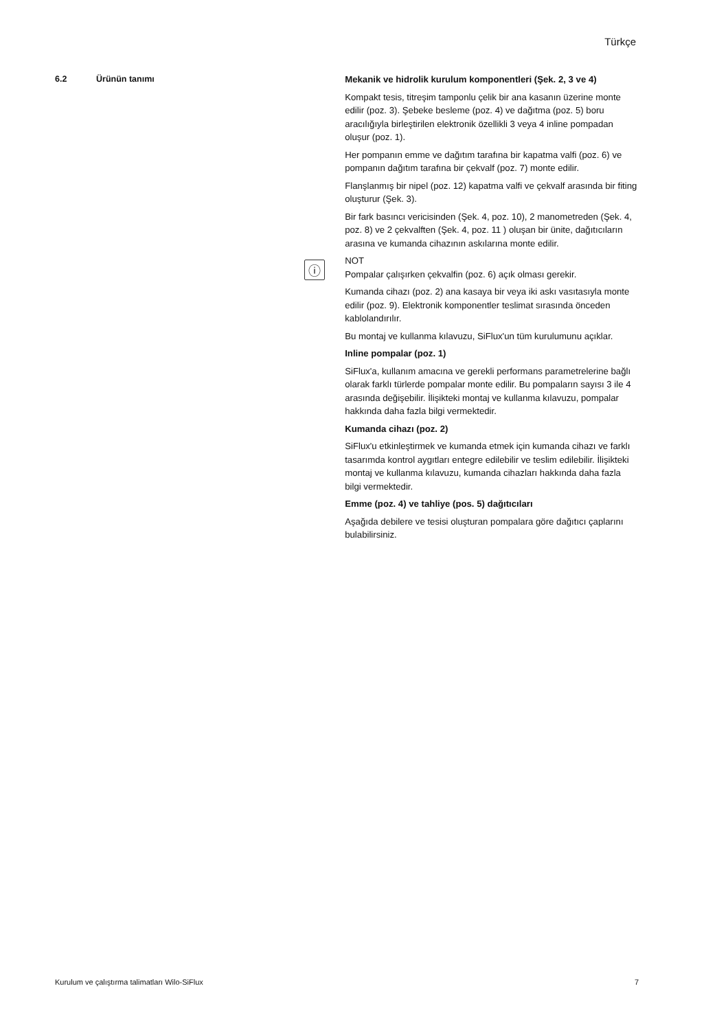Türkçe
6.2 Ürünün tanımı
ⓘ
Mekanik ve hidrolik kurulum komponentleri (Şek. 2, 3 ve 4)
Kompakt tesis, titreşim tamponlu çelik bir ana kasanın üzerine monte edilir (poz. 3). Şebeke besleme (poz. 4) ve dağıtma (poz. 5) boru aracılığıyla birleştirilen elektronik özellikli 3 veya 4 inline pompadan oluşur (poz. 1).
Her pompanın emme ve dağıtım tarafına bir kapatma valfi (poz. 6) ve pompanın dağıtım tarafına bir çekvalf (poz. 7) monte edilir.
Flanşlanmış bir nipel (poz. 12) kapatma valfi ve çekvalf arasında bir fiting oluşturur (Şek. 3).
Bir fark basıncı vericisinden (Şek. 4, poz. 10), 2 manometreden (Şek. 4, poz. 8) ve 2 çekvalften (Şek. 4, poz. 11 ) oluşan bir ünite, dağıtıcıların arasına ve kumanda cihazının askılarına monte edilir.
NOT
Pompalar çalışırken çekvalfin (poz. 6) açık olması gerekir.
Kumanda cihazı (poz. 2) ana kasaya bir veya iki askı vasıtasıyla monte edilir (poz. 9). Elektronik komponentler teslimat sırasında önceden kablolandırılır.
Bu montaj ve kullanma kılavuzu, SiFlux'un tüm kurulumunu açıklar.
Inline pompalar (poz. 1)
SiFlux'a, kullanım amacına ve gerekli performans parametrelerine bağlı olarak farklı türlerde pompalar monte edilir. Bu pompaların sayısı 3 ile 4 arasında değişebilir. İlişikteki montaj ve kullanma kılavuzu, pompalar hakkında daha fazla bilgi vermektedir.
Kumanda cihazı (poz. 2)
SiFlux'u etkinleştirmek ve kumanda etmek için kumanda cihazı ve farklı tasarımda kontrol aygıtları entegre edilebilir ve teslim edilebilir. İlişikteki montaj ve kullanma kılavuzu, kumanda cihazları hakkında daha fazla bilgi vermektedir.
Emme (poz. 4) ve tahliye (pos. 5) dağıtıcıları
Aşağıda debilere ve tesisi oluşturan pompalara göre dağıtıcı çaplarını bulabilirsiniz.
Kurulum ve çalıştırma talimatları Wilo-SiFlux 7